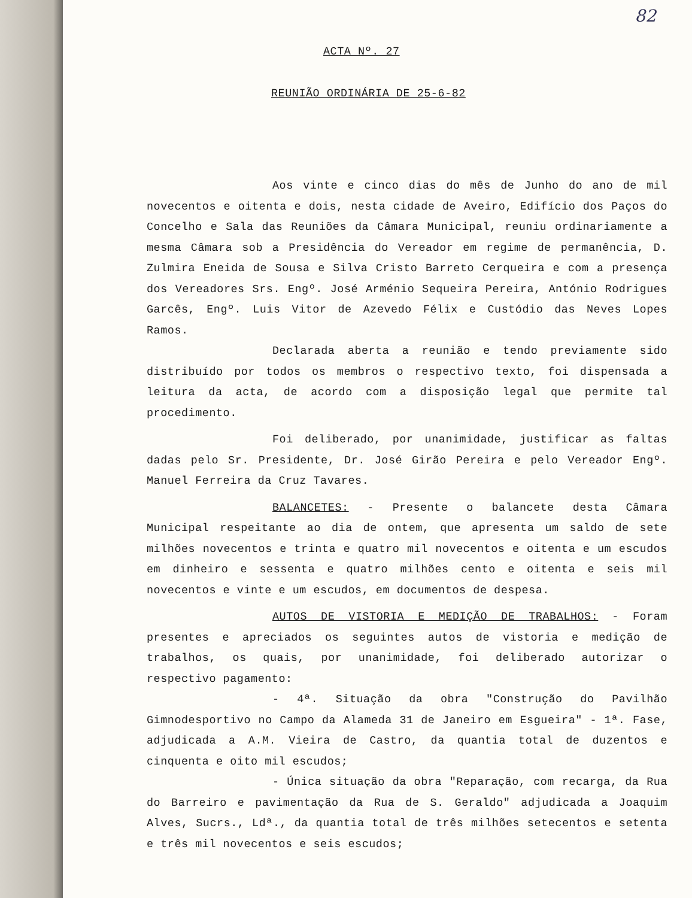82
ACTA Nº. 27
REUNIÃO ORDINÁRIA DE 25-6-82
Aos vinte e cinco dias do mês de Junho do ano de mil novecentos e oitenta e dois, nesta cidade de Aveiro, Edifício dos Paços do Concelho e Sala das Reuniões da Câmara Municipal, reuniu ordinariamente a mesma Câmara sob a Presidência do Vereador em regime de permanência, D. Zulmira Eneida de Sousa e Silva Cristo Barreto Cerqueira e com a presença dos Vereadores Srs. Engº. José Arménio Sequeira Pereira, António Rodrigues Garcês, Engº. Luis Vitor de Azevedo Félix e Custódio das Neves Lopes Ramos.
Declarada aberta a reunião e tendo previamente sido distribuído por todos os membros o respectivo texto, foi dispensada a leitura da acta, de acordo com a disposição legal que permite tal procedimento.
Foi deliberado, por unanimidade, justificar as faltas dadas pelo Sr. Presidente, Dr. José Girão Pereira e pelo Vereador Engº. Manuel Ferreira da Cruz Tavares.
BALANCETES: - Presente o balancete desta Câmara Municipal respeitante ao dia de ontem, que apresenta um saldo de sete milhões novecentos e trinta e quatro mil novecentos e oitenta e um escudos em dinheiro e sessenta e quatro milhões cento e oitenta e seis mil novecentos e vinte e um escudos, em documentos de despesa.
AUTOS DE VISTORIA E MEDIÇÃO DE TRABALHOS: - Foram presentes e apreciados os seguintes autos de vistoria e medição de trabalhos, os quais, por unanimidade, foi deliberado autorizar o respectivo pagamento:
- 4ª. Situação da obra "Construção do Pavilhão Gimnodesportivo no Campo da Alameda 31 de Janeiro em Esgueira" - 1ª. Fase, adjudicada a A.M. Vieira de Castro, da quantia total de duzentos e cinquenta e oito mil escudos;
- Única situação da obra "Reparação, com recarga, da Rua do Barreiro e pavimentação da Rua de S. Geraldo" adjudicada a Joaquim Alves, Sucrs., Ldª., da quantia total de três milhões setecentos e setenta e três mil novecentos e seis escudos;